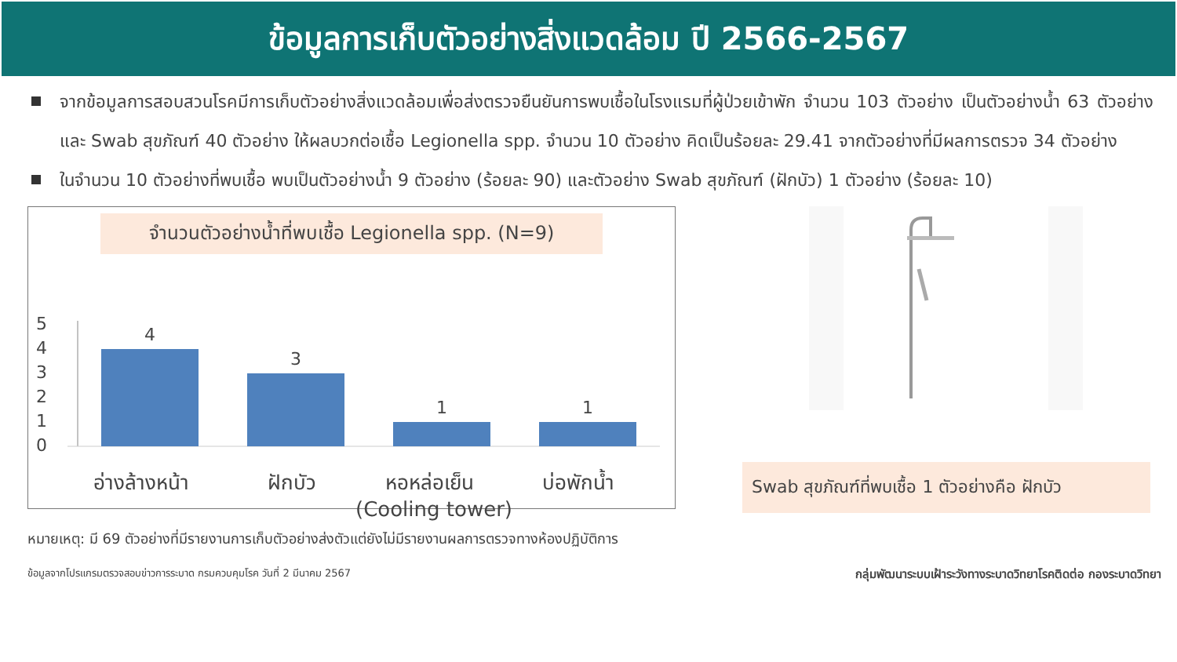ข้อมูลการเก็บตัวอย่างสิ่งแวดล้อม ปี 2566-2567
จากข้อมูลการสอบสวนโรคมีการเก็บตัวอย่างสิ่งแวดล้อมเพื่อส่งตรวจยืนยันการพบเชื้อในโรงแรมที่ผู้ป่วยเข้าพัก จำนวน 103 ตัวอย่าง เป็นตัวอย่างน้ำ 63 ตัวอย่าง และ Swab สุขภัณฑ์ 40 ตัวอย่าง ให้ผลบวกต่อเชื้อ Legionella spp. จำนวน 10 ตัวอย่าง คิดเป็นร้อยละ 29.41 จากตัวอย่างที่มีผลการตรวจ 34 ตัวอย่าง
ในจำนวน 10 ตัวอย่างที่พบเชื้อ พบเป็นตัวอย่างน้ำ 9 ตัวอย่าง (ร้อยละ 90) และตัวอย่าง Swab สุขภัณฑ์ (ฝักบัว) 1 ตัวอย่าง (ร้อยละ 10)
จำนวนตัวอย่างน้ำที่พบเชื้อ Legionella spp. (N=9)
5
4
3
2
1
0
4
3
1
1
อ่างล้างหน้า
ฝักบัว
หอหล่อเย็น
บ่อพักน้ำ
(Cooling tower)
Swab สุขภัณฑ์ที่พบเชื้อ 1 ตัวอย่างคือ ฝักบัว
หมายเหตุ: มี 69 ตัวอย่างที่มีรายงานการเก็บตัวอย่างส่งตัวแต่ยังไม่มีรายงานผลการตรวจทางห้องปฏิบัติการ
ข้อมูลจากโปรแกรมตรวจสอบข่าวการระบาด กรมควบคุมโรค วันที่ 2 มีนาคม 2567 กลุ่มพัฒนาระบบเฝ้าระวังทางระบาดวิทยาโรคติดต่อ กองระบาดวิทยา